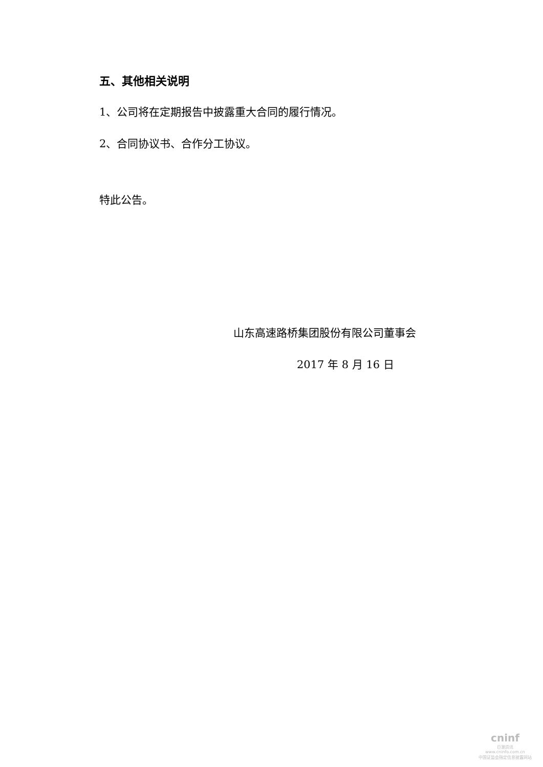五、其他相关说明
1、公司将在定期报告中披露重大合同的履行情况。
2、合同协议书、合作分工协议。
特此公告。
山东高速路桥集团股份有限公司董事会
2017 年 8 月 16 日
cninf
巨潮资讯
www.cninfo.com.cn
中国证监会指定信息披露网站